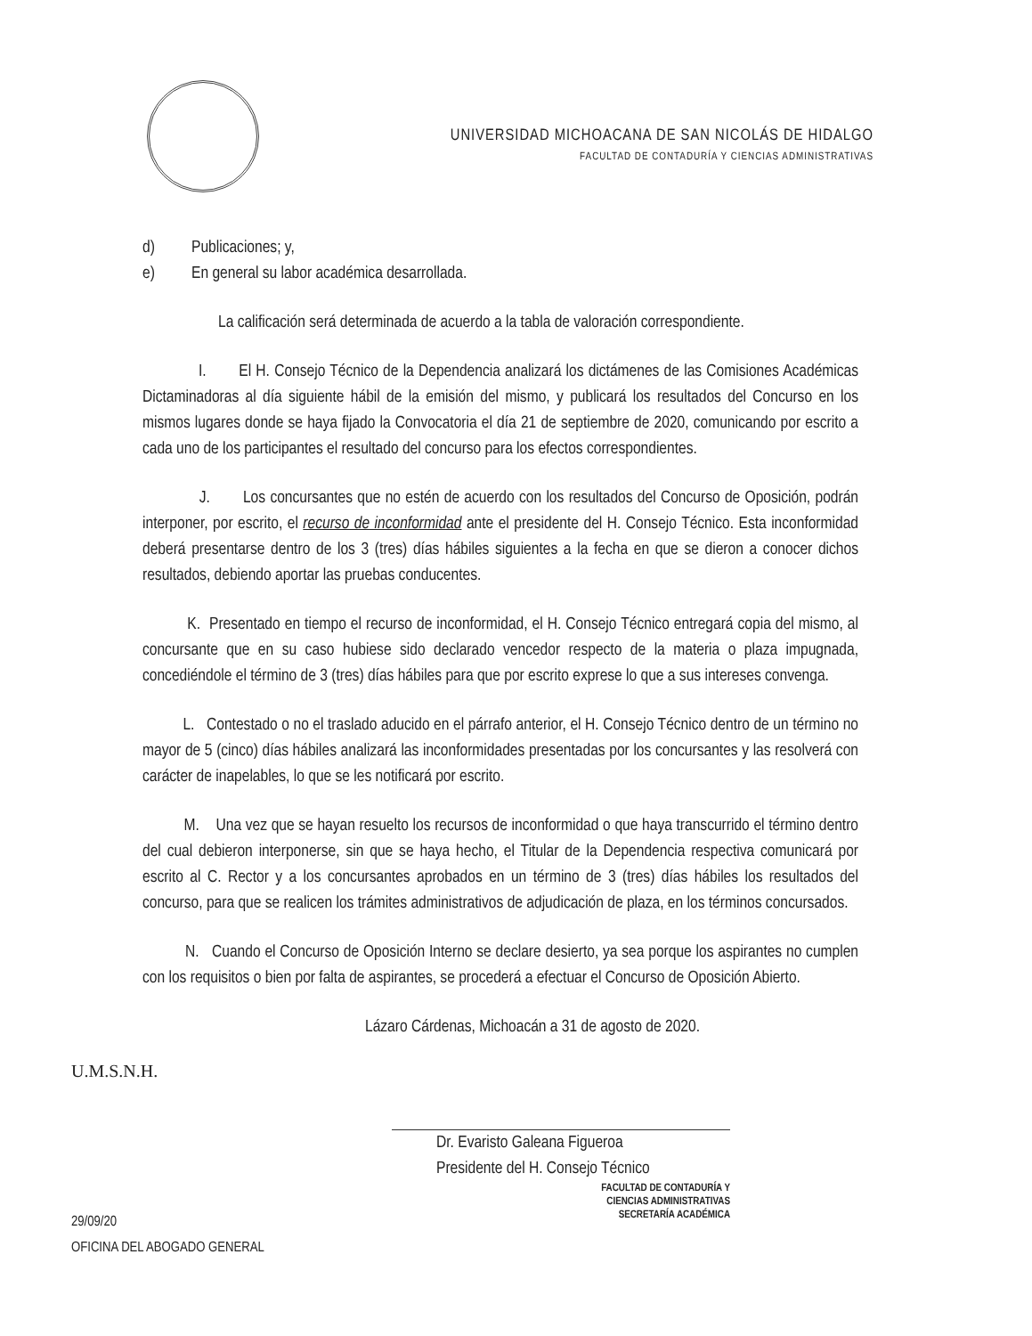UNIVERSIDAD MICHOACANA DE SAN NICOLÁS DE HIDALGO
FACULTAD DE CONTADURÍA Y CIENCIAS ADMINISTRATIVAS
d) Publicaciones; y,
e) En general su labor académica desarrollada.
La calificación será determinada de acuerdo a la tabla de valoración correspondiente.
I. El H. Consejo Técnico de la Dependencia analizará los dictámenes de las Comisiones Académicas Dictaminadoras al día siguiente hábil de la emisión del mismo, y publicará los resultados del Concurso en los mismos lugares donde se haya fijado la Convocatoria el día 21 de septiembre de 2020, comunicando por escrito a cada uno de los participantes el resultado del concurso para los efectos correspondientes.
J. Los concursantes que no estén de acuerdo con los resultados del Concurso de Oposición, podrán interponer, por escrito, el recurso de inconformidad ante el presidente del H. Consejo Técnico. Esta inconformidad deberá presentarse dentro de los 3 (tres) días hábiles siguientes a la fecha en que se dieron a conocer dichos resultados, debiendo aportar las pruebas conducentes.
K. Presentado en tiempo el recurso de inconformidad, el H. Consejo Técnico entregará copia del mismo, al concursante que en su caso hubiese sido declarado vencedor respecto de la materia o plaza impugnada, concediéndole el término de 3 (tres) días hábiles para que por escrito exprese lo que a sus intereses convenga.
L. Contestado o no el traslado aducido en el párrafo anterior, el H. Consejo Técnico dentro de un término no mayor de 5 (cinco) días hábiles analizará las inconformidades presentadas por los concursantes y las resolverá con carácter de inapelables, lo que se les notificará por escrito.
M. Una vez que se hayan resuelto los recursos de inconformidad o que haya transcurrido el término dentro del cual debieron interponerse, sin que se haya hecho, el Titular de la Dependencia respectiva comunicará por escrito al C. Rector y a los concursantes aprobados en un término de 3 (tres) días hábiles los resultados del concurso, para que se realicen los trámites administrativos de adjudicación de plaza, en los términos concursados.
N. Cuando el Concurso de Oposición Interno se declare desierto, ya sea porque los aspirantes no cumplen con los requisitos o bien por falta de aspirantes, se procederá a efectuar el Concurso de Oposición Abierto.
Lázaro Cárdenas, Michoacán a 31 de agosto de 2020.
U.M.S.N.H.
29/09/20
OFICINA DEL ABOGADO GENERAL
Dr. Evaristo Galeana Figueroa
Presidente del H. Consejo Técnico
FACULTAD DE CONTADURÍA Y
CIENCIAS ADMINISTRATIVAS
SECRETARÍA ACADÉMICA